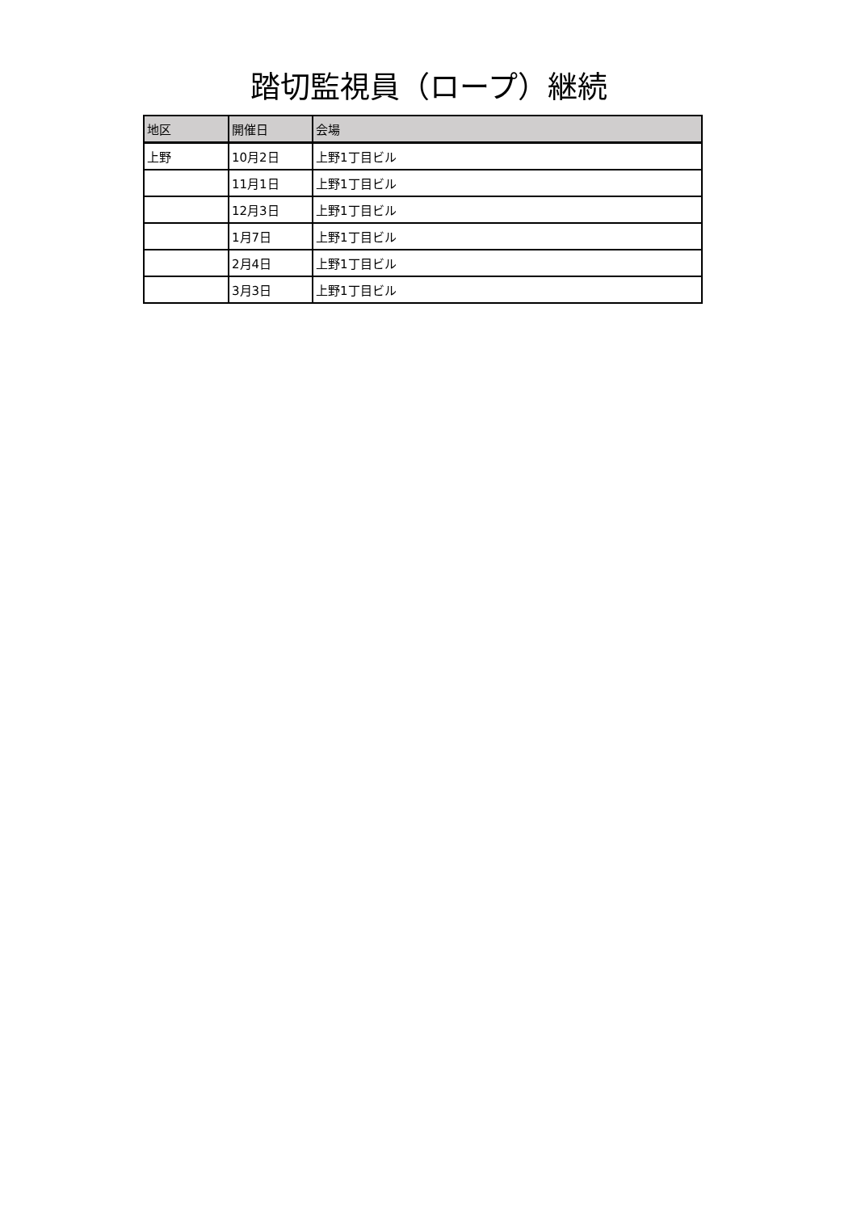踏切監視員（ロープ）継続
| 地区 | 開催日 | 会場 |
| --- | --- | --- |
| 上野 | 10月2日 | 上野1丁目ビル |
| | 11月1日 | 上野1丁目ビル |
| | 12月3日 | 上野1丁目ビル |
| | 1月7日 | 上野1丁目ビル |
| | 2月4日 | 上野1丁目ビル |
| | 3月3日 | 上野1丁目ビル |